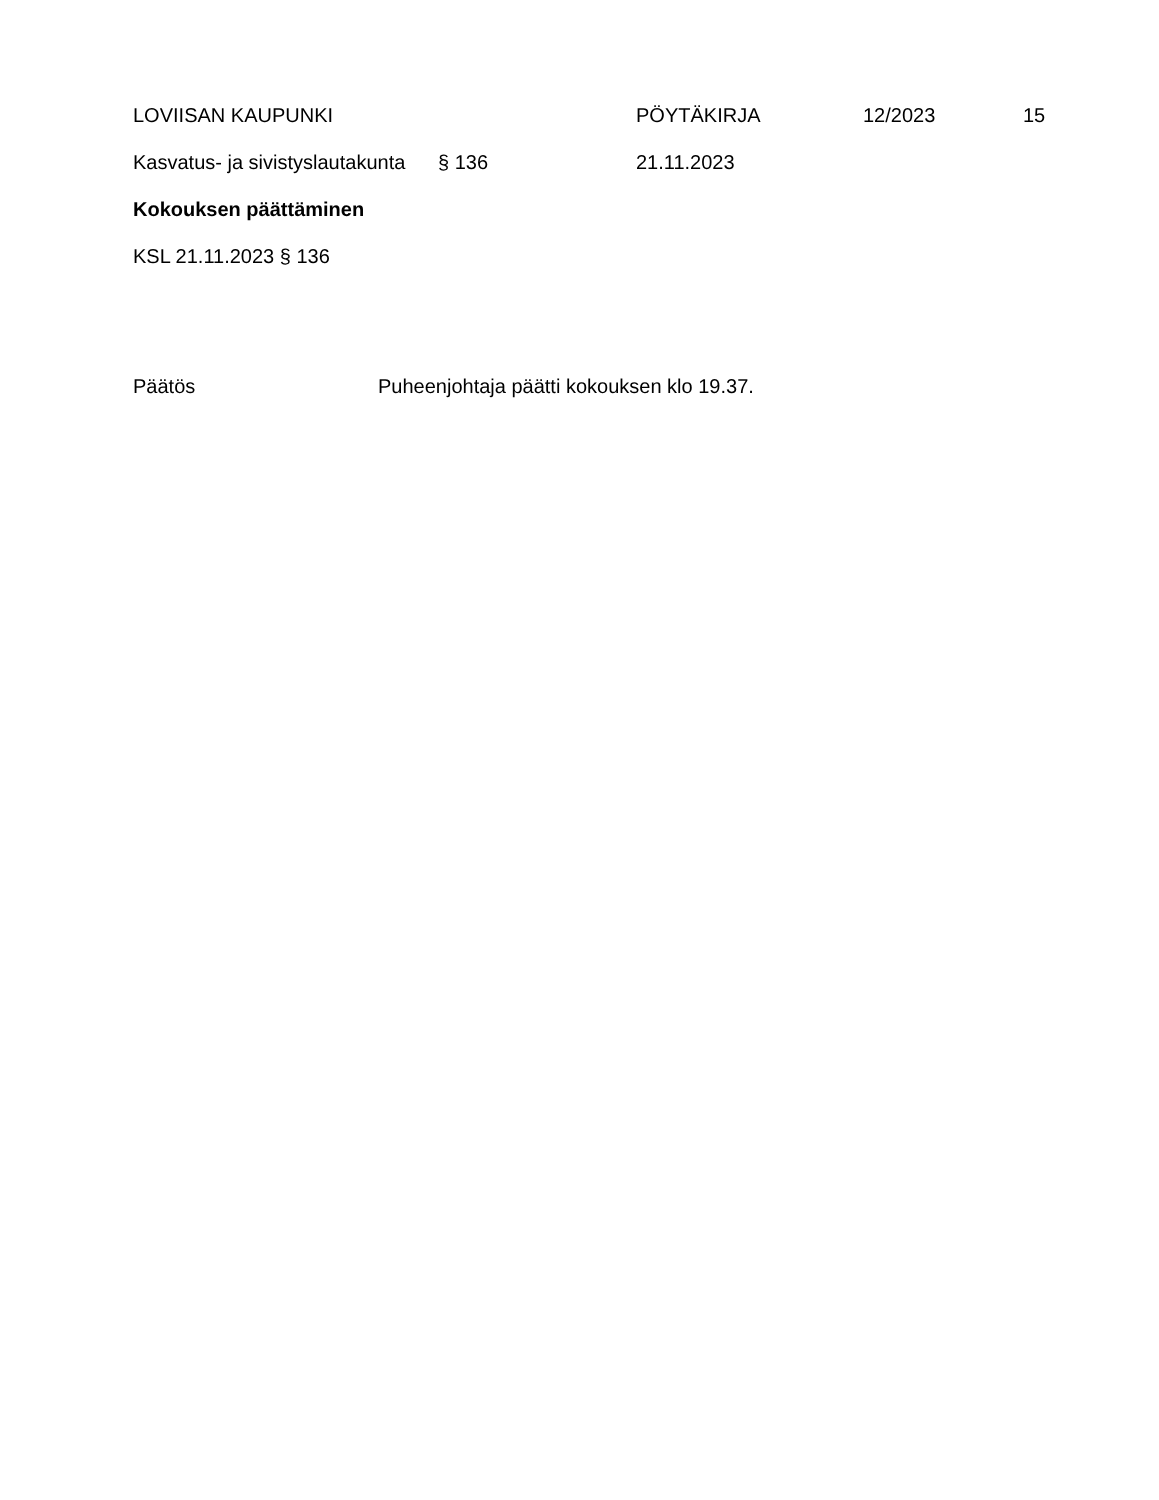LOVIISAN KAUPUNKI PÖYTÄKIRJA 12/2023 15
Kasvatus- ja sivistyslautakunta § 136 21.11.2023
Kokouksen päättäminen
KSL 21.11.2023 § 136
Päätös Puheenjohtaja päätti kokouksen klo 19.37.